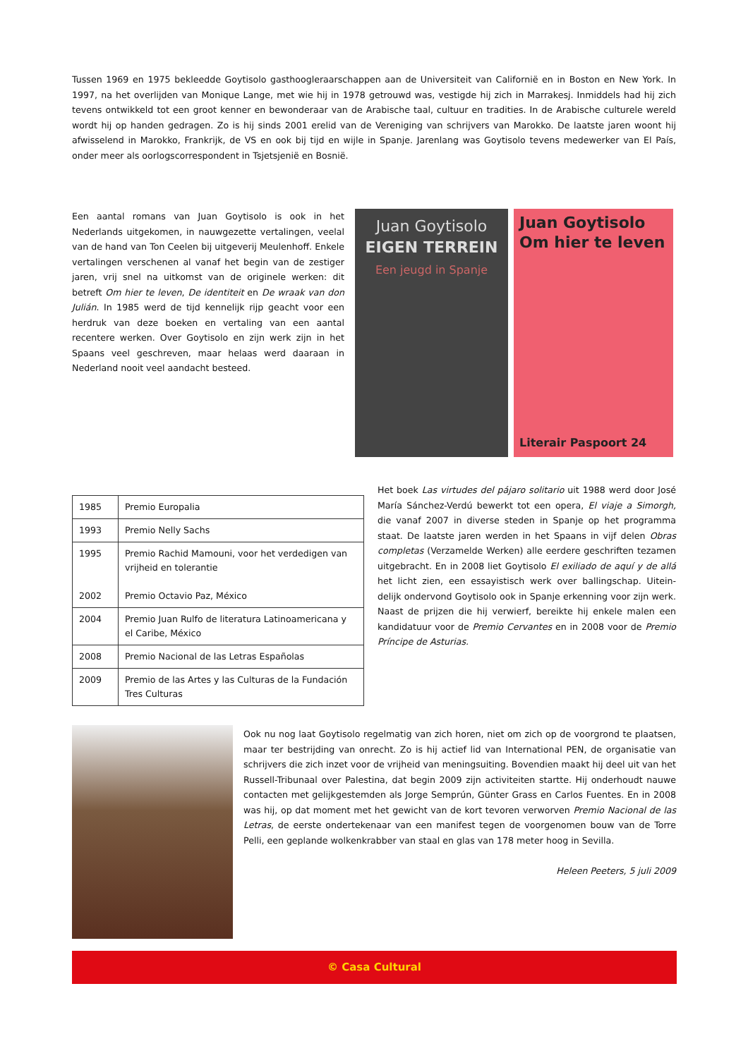Tussen 1969 en 1975 bekleedde Goytisolo gasthoogleraarschappen aan de Universiteit van Californië en in Boston en New York. In 1997, na het overlijden van Monique Lange, met wie hij in 1978 getrouwd was, vestigde hij zich in Marrakesj. Inmiddels had hij zich tevens ontwikkeld tot een groot kenner en bewonderaar van de Arabische taal, cultuur en tradities. In de Arabische culturele wereld wordt hij op handen gedragen. Zo is hij sinds 2001 erelid van de Vereniging van schrijvers van Marokko. De laatste jaren woont hij afwisselend in Marokko, Frankrijk, de VS en ook bij tijd en wijle in Spanje. Jarenlang was Goytisolo tevens medewerker van El País, onder meer als oorlogscorrespondent in Tsjetsjenië en Bosnië.
Een aantal romans van Juan Goytisolo is ook in het Nederlands uitgekomen, in nauwgezette vertalingen, veelal van de hand van Ton Ceelen bij uitgeverij Meulenhoff. Enkele vertalingen verschenen al vanaf het begin van de zestiger jaren, vrij snel na uitkomst van de originele werken: dit betreft Om hier te leven, De identiteit en De wraak van don Julián. In 1985 werd de tijd kennelijk rijp geacht voor een herdruk van deze boeken en vertaling van een aantal recentere werken. Over Goytisolo en zijn werk zijn in het Spaans veel geschreven, maar helaas werd daaraan in Nederland nooit veel aandacht besteed.
Juan Goytisolo
EIGEN TERREIN
Een jeugd in Spanje
Juan Goytisolo
Om hier te leven
Literair Paspoort 24
| 1985 | Premio Europalia |
| 1993 | Premio Nelly Sachs |
| 1995 2002 | Premio Rachid Mamouni, voor het verdedigen van vrijheid en tolerantie Premio Octavio Paz, México |
| 2004 | Premio Juan Rulfo de literatura Latinoamericana y el Caribe, México |
| 2008 | Premio Nacional de las Letras Españolas |
| 2009 | Premio de las Artes y las Culturas de la Fundación Tres Culturas |
Het boek Las virtudes del pájaro solitario uit 1988 werd door José María Sánchez-Verdú bewerkt tot een opera, El viaje a Simorgh, die vanaf 2007 in diverse steden in Spanje op het programma staat. De laatste jaren werden in het Spaans in vijf delen Obras completas (Verzamelde Werken) alle eerdere geschriften tezamen uitgebracht. En in 2008 liet Goytisolo El exiliado de aquí y de allá het licht zien, een essayistisch werk over ballingschap. Uitein-delijk ondervond Goytisolo ook in Spanje erkenning voor zijn werk. Naast de prijzen die hij verwierf, bereikte hij enkele malen een kandidatuur voor de Premio Cervantes en in 2008 voor de Premio Príncipe de Asturias.
Ook nu nog laat Goytisolo regelmatig van zich horen, niet om zich op de voorgrond te plaatsen, maar ter bestrijding van onrecht. Zo is hij actief lid van International PEN, de organisatie van schrijvers die zich inzet voor de vrijheid van meningsuiting. Bovendien maakt hij deel uit van het Russell-Tribunaal over Palestina, dat begin 2009 zijn activiteiten startte. Hij onderhoudt nauwe contacten met gelijkgestemden als Jorge Semprún, Günter Grass en Carlos Fuentes. En in 2008 was hij, op dat moment met het gewicht van de kort tevoren verworven Premio Nacional de las Letras, de eerste ondertekenaar van een manifest tegen de voorgenomen bouw van de Torre Pelli, een geplande wolkenkrabber van staal en glas van 178 meter hoog in Sevilla.
Heleen Peeters, 5 juli 2009
© Casa Cultural